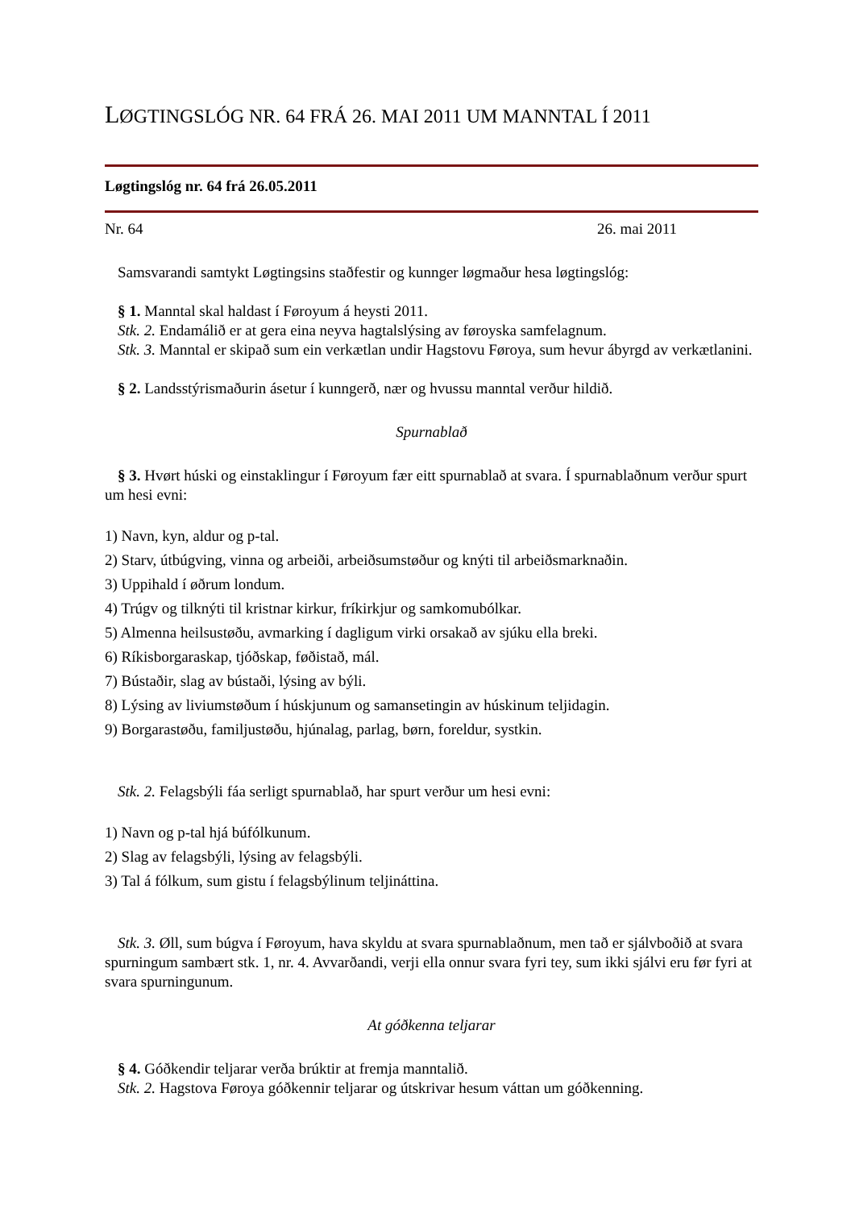LØGTINGSLÓG NR. 64 FRÁ 26. MAI 2011 UM MANNTAL Í 2011
Løgtingslóg nr. 64 frá 26.05.2011
Nr. 64 26. mai 2011
Samsvarandi samtykt Løgtingsins staðfestir og kunnger løgmaður hesa løgtingslóg:
§ 1. Manntal skal haldast í Føroyum á heysti 2011.
Stk. 2. Endamálið er at gera eina neyva hagtalslýsing av føroyska samfelagnum.
Stk. 3. Manntal er skipað sum ein verkætlan undir Hagstovu Føroya, sum hevur ábyrgd av verkætlanini.
§ 2. Landsstýrismaðurin ásetur í kunngerð, nær og hvussu manntal verður hildið.
Spurnablað
§ 3. Hvørt húski og einstaklingur í Føroyum fær eitt spurnablað at svara. Í spurnablaðnum verður spurt um hesi evni:
1) Navn, kyn, aldur og p-tal.
2) Starv, útbúgving, vinna og arbeiði, arbeiðsumstøður og knýti til arbeiðsmarknaðin.
3) Uppihald í øðrum londum.
4) Trúgv og tilknýti til kristnar kirkur, fríkirkjur og samkomubólkar.
5) Almenna heilsustøðu, avmarking í dagligum virki orsakað av sjúku ella breki.
6) Ríkisborgaraskap, tjóðskap, føðistað, mál.
7) Bústaðir, slag av bústaði, lýsing av býli.
8) Lýsing av liviumstøðum í húskjunum og samansetingin av húskinum teljidagin.
9) Borgarastøðu, familjustøðu, hjúnalag, parlag, børn, foreldur, systkin.
Stk. 2. Felagsbýli fáa serligt spurnablað, har spurt verður um hesi evni:
1) Navn og p-tal hjá búfólkunum.
2) Slag av felagsbýli, lýsing av felagsbýli.
3) Tal á fólkum, sum gistu í felagsbýlinum teljináttina.
Stk. 3. Øll, sum búgva í Føroyum, hava skyldu at svara spurnablaðnum, men tað er sjálvboðið at svara spurningum sambært stk. 1, nr. 4. Avvarðandi, verji ella onnur svara fyri tey, sum ikki sjálvi eru før fyri at svara spurningunum.
At góðkenna teljarar
§ 4. Góðkendir teljarar verða brúktir at fremja manntalið.
Stk. 2. Hagstova Føroya góðkennir teljarar og útskrivar hesum váttan um góðkenning.